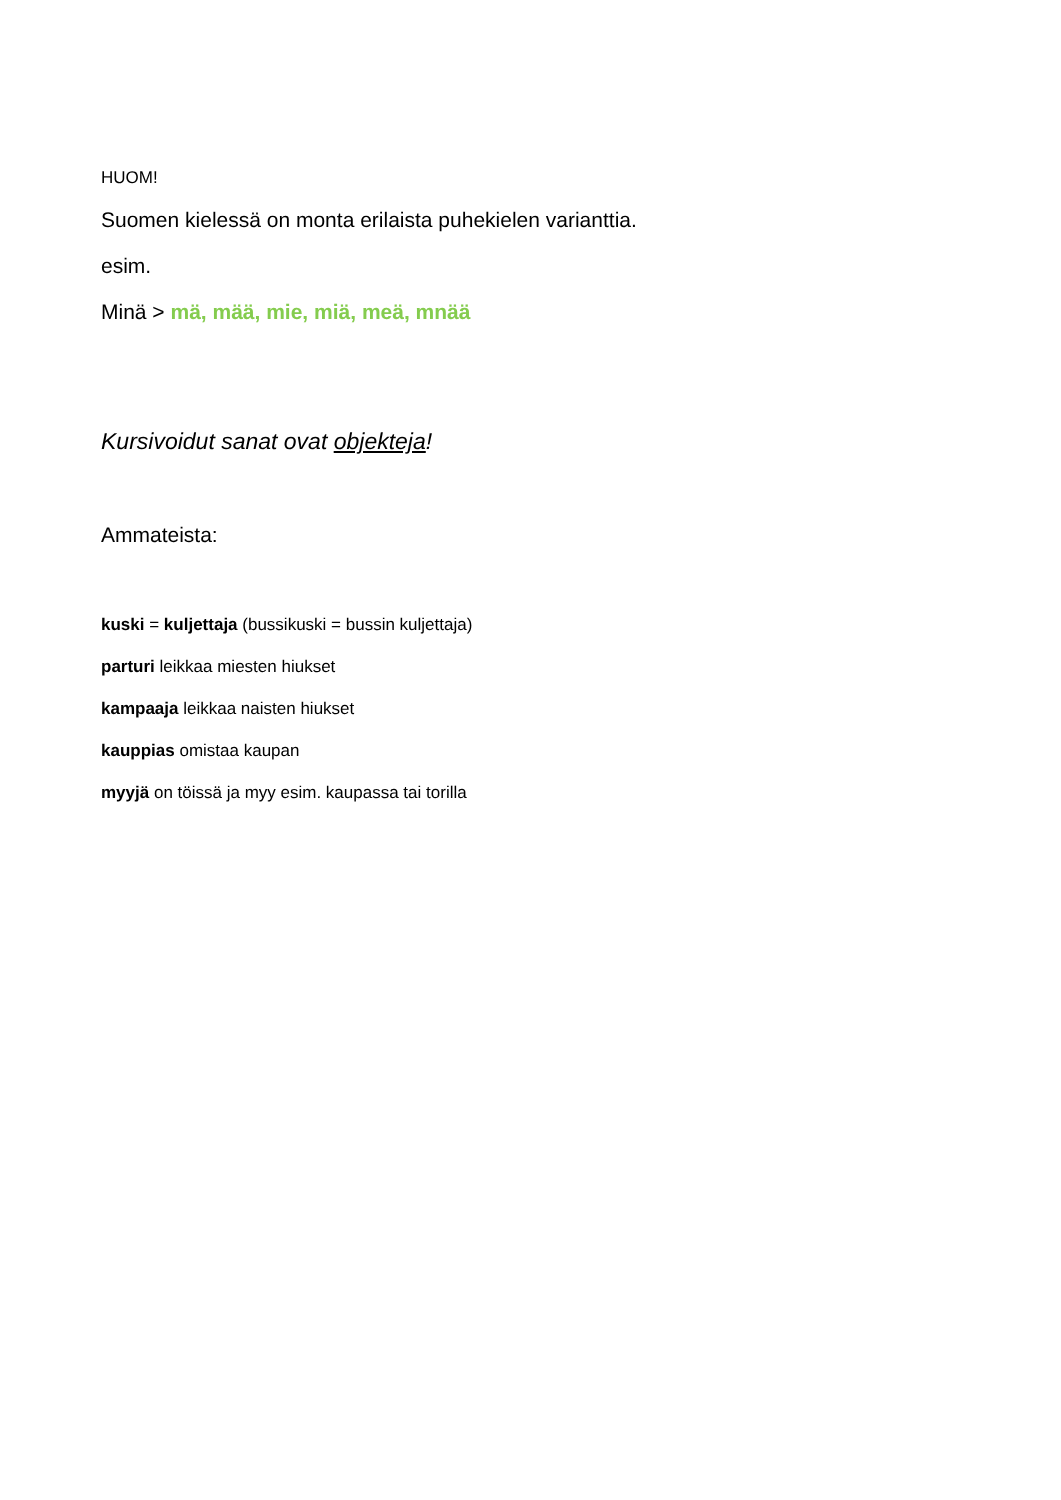HUOM!
Suomen kielessä on monta erilaista puhekielen varianttia.
esim.
Minä > mä, mää, mie, miä, meä, mnää
Kursivoidut sanat ovat objekteja!
Ammateista:
kuski = kuljettaja (bussikuski = bussin kuljettaja)
parturi leikkaa miesten hiukset
kampaaja leikkaa naisten hiukset
kauppias omistaa kaupan
myyjä on töissä ja myy esim. kaupassa tai torilla